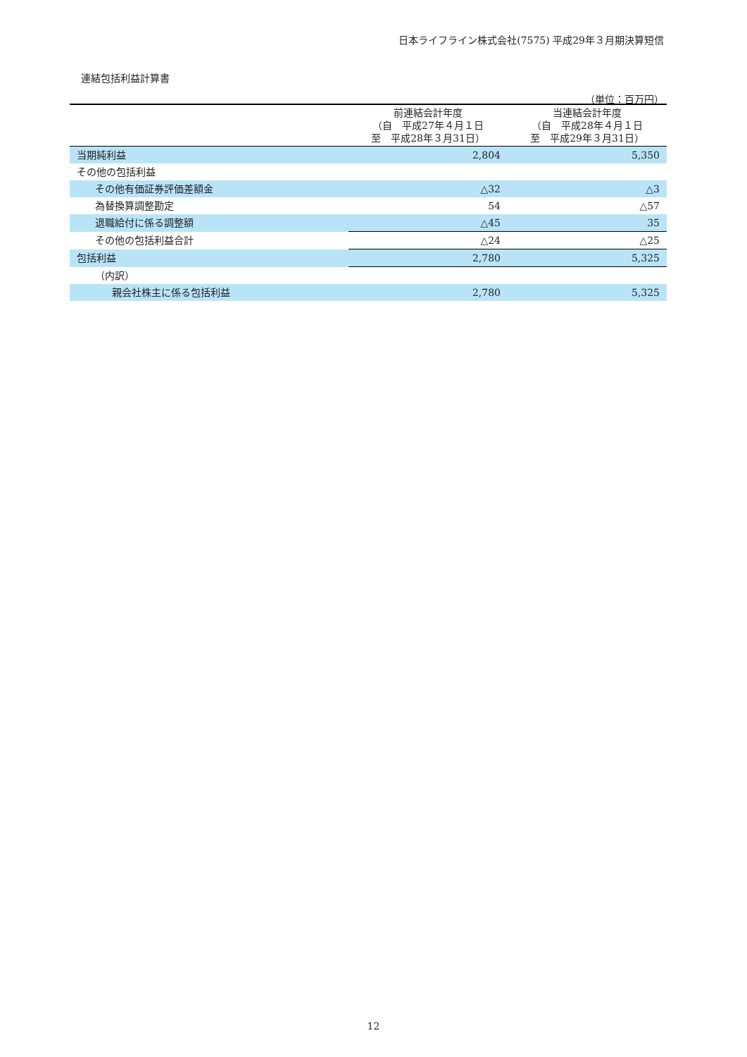日本ライフライン株式会社(7575) 平成29年３月期決算短信
連結包括利益計算書
（単位：百万円）
| | 前連結会計年度 （自 平成27年４月１日 至 平成28年３月31日） | 当連結会計年度 （自 平成28年４月１日 至 平成29年３月31日） |
| --- | --- | --- |
| 当期純利益 | 2,804 | 5,350 |
| その他の包括利益 | | |
| その他有価証券評価差額金 | △32 | △3 |
| 為替換算調整勘定 | 54 | △57 |
| 退職給付に係る調整額 | △45 | 35 |
| その他の包括利益合計 | △24 | △25 |
| 包括利益 | 2,780 | 5,325 |
| （内訳） | | |
| 親会社株主に係る包括利益 | 2,780 | 5,325 |
12